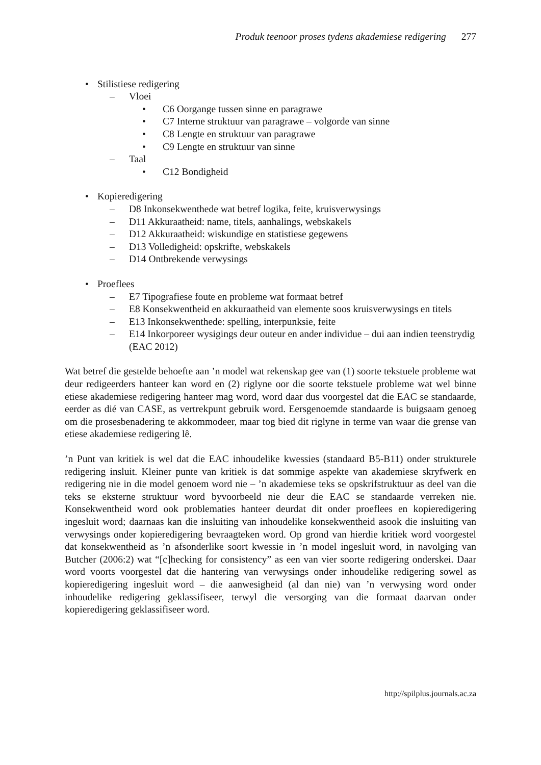Produk teenoor proses tydens akademiese redigering 277
• Stilistiese redigering
– Vloei
• C6 Oorgange tussen sinne en paragrawe
• C7 Interne struktuur van paragrawe – volgorde van sinne
• C8 Lengte en struktuur van paragrawe
• C9 Lengte en struktuur van sinne
– Taal
• C12 Bondigheid
• Kopieredigering
– D8 Inkonsekwenthede wat betref logika, feite, kruisverwysings
– D11 Akkuraatheid: name, titels, aanhalings, webskakels
– D12 Akkuraatheid: wiskundige en statistiese gegewens
– D13 Volledigheid: opskrifte, webskakels
– D14 Ontbrekende verwysings
• Proeflees
– E7 Tipografiese foute en probleme wat formaat betref
– E8 Konsekwentheid en akkuraatheid van elemente soos kruisverwysings en titels
– E13 Inkonsekwenthede: spelling, interpunksie, feite
– E14 Inkorporeer wysigings deur outeur en ander individue – dui aan indien teenstrydig
(EAC 2012)
Wat betref die gestelde behoefte aan ’n model wat rekenskap gee van (1) soorte tekstuele probleme wat deur redigeerders hanteer kan word en (2) riglyne oor die soorte tekstuele probleme wat wel binne etiese akademiese redigering hanteer mag word, word daar dus voorgestel dat die EAC se standaarde, eerder as dié van CASE, as vertrekpunt gebruik word. Eersgenoemde standaarde is buigsaam genoeg om die prosesbenadering te akkommodeer, maar tog bied dit riglyne in terme van waar die grense van etiese akademiese redigering lê.
’n Punt van kritiek is wel dat die EAC inhoudelike kwessies (standaard B5-B11) onder strukturele redigering insluit. Kleiner punte van kritiek is dat sommige aspekte van akademiese skryfwerk en redigering nie in die model genoem word nie – ’n akademiese teks se opskrifstruktuur as deel van die teks se eksterne struktuur word byvoorbeeld nie deur die EAC se standaarde verreken nie. Konsekwentheid word ook problematies hanteer deurdat dit onder proeflees en kopieredigering ingesluit word; daarnaas kan die insluiting van inhoudelike konsekwentheid asook die insluiting van verwysings onder kopieredigering bevraagteken word. Op grond van hierdie kritiek word voorgestel dat konsekwentheid as ’n afsonderlike soort kwessie in ’n model ingesluit word, in navolging van Butcher (2006:2) wat “[c]hecking for consistency” as een van vier soorte redigering onderskei. Daar word voorts voorgestel dat die hantering van verwysings onder inhoudelike redigering sowel as kopieredigering ingesluit word – die aanwesigheid (al dan nie) van ’n verwysing word onder inhoudelike redigering geklassifiseer, terwyl die versorging van die formaat daarvan onder kopieredigering geklassifiseer word.
http://spilplus.journals.ac.za